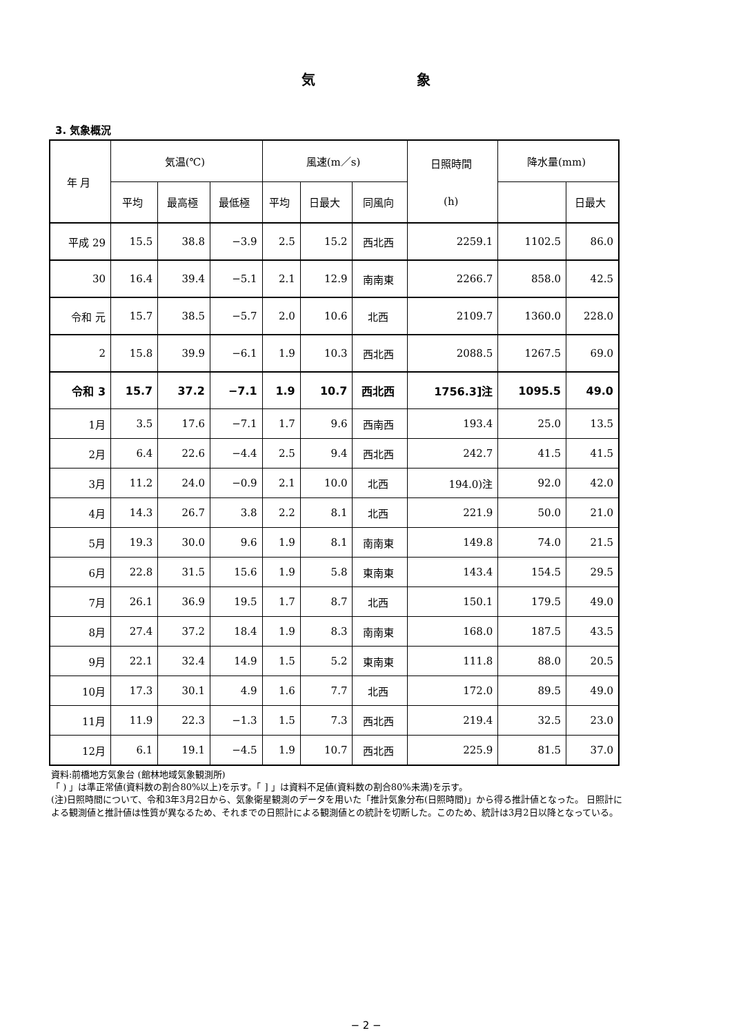気 象
3. 気象概況
| 年 月 | 気温(℃) | | | 風速(m／s) | | | 日照時間 (h) | 降水量(mm) | |
| --- | --- | --- | --- | --- | --- | --- | --- | --- | --- |
| | 平均 | 最高極 | 最低極 | 平均 | 日最大 | 同風向 | | | 日最大 |
| 平成 29 | 15.5 | 38.8 | −3.9 | 2.5 | 15.2 | 西北西 | 2259.1 | 1102.5 | 86.0 |
| 30 | 16.4 | 39.4 | −5.1 | 2.1 | 12.9 | 南南東 | 2266.7 | 858.0 | 42.5 |
| 令和 元 | 15.7 | 38.5 | −5.7 | 2.0 | 10.6 | 北西 | 2109.7 | 1360.0 | 228.0 |
| 2 | 15.8 | 39.9 | −6.1 | 1.9 | 10.3 | 西北西 | 2088.5 | 1267.5 | 69.0 |
| 令和 3 | 15.7 | 37.2 | −7.1 | 1.9 | 10.7 | 西北西 | 1756.3]注 | 1095.5 | 49.0 |
| 1月 | 3.5 | 17.6 | −7.1 | 1.7 | 9.6 | 西南西 | 193.4 | 25.0 | 13.5 |
| 2月 | 6.4 | 22.6 | −4.4 | 2.5 | 9.4 | 西北西 | 242.7 | 41.5 | 41.5 |
| 3月 | 11.2 | 24.0 | −0.9 | 2.1 | 10.0 | 北西 | 194.0)注 | 92.0 | 42.0 |
| 4月 | 14.3 | 26.7 | 3.8 | 2.2 | 8.1 | 北西 | 221.9 | 50.0 | 21.0 |
| 5月 | 19.3 | 30.0 | 9.6 | 1.9 | 8.1 | 南南東 | 149.8 | 74.0 | 21.5 |
| 6月 | 22.8 | 31.5 | 15.6 | 1.9 | 5.8 | 東南東 | 143.4 | 154.5 | 29.5 |
| 7月 | 26.1 | 36.9 | 19.5 | 1.7 | 8.7 | 北西 | 150.1 | 179.5 | 49.0 |
| 8月 | 27.4 | 37.2 | 18.4 | 1.9 | 8.3 | 南南東 | 168.0 | 187.5 | 43.5 |
| 9月 | 22.1 | 32.4 | 14.9 | 1.5 | 5.2 | 東南東 | 111.8 | 88.0 | 20.5 |
| 10月 | 17.3 | 30.1 | 4.9 | 1.6 | 7.7 | 北西 | 172.0 | 89.5 | 49.0 |
| 11月 | 11.9 | 22.3 | −1.3 | 1.5 | 7.3 | 西北西 | 219.4 | 32.5 | 23.0 |
| 12月 | 6.1 | 19.1 | −4.5 | 1.9 | 10.7 | 西北西 | 225.9 | 81.5 | 37.0 |
資料:前橋地方気象台 (館林地域気象観測所)
「 ) 」は準正常値(資料数の割合80%以上)を示す。「 ] 」は資料不足値(資料数の割合80%未満)を示す。
(注)日照時間について、令和3年3月2日から、気象衛星観測のデータを用いた「推計気象分布(日照時間)」から得る推計値となった。 日照計による観測値と推計値は性質が異なるため、それまでの日照計による観測値との統計を切断した。このため、統計は3月2日以降となっている。
− 2 −